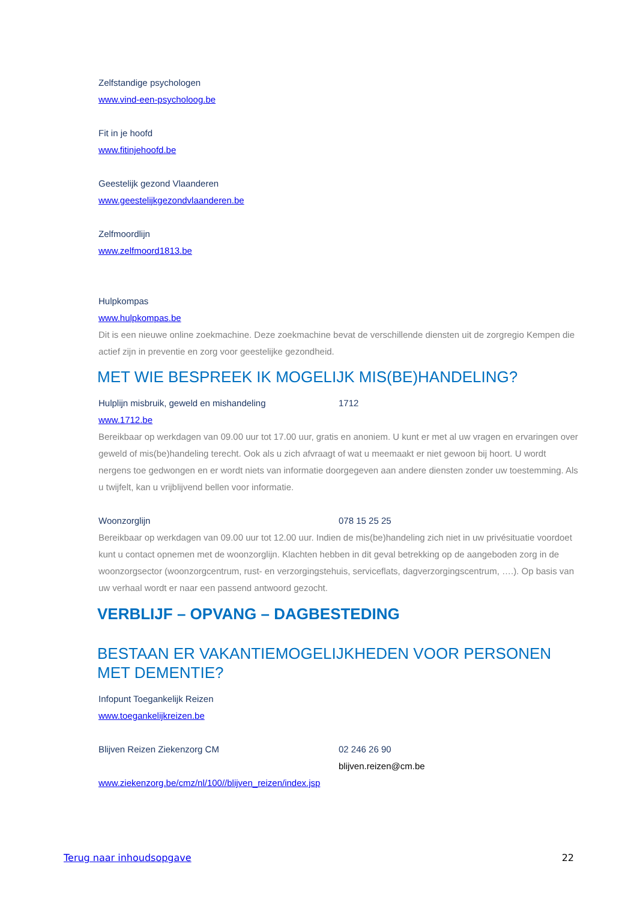Zelfstandige psychologen
www.vind-een-psycholoog.be
Fit in je hoofd
www.fitinjehoofd.be
Geestelijk gezond Vlaanderen
www.geestelijkgezondvlaanderen.be
Zelfmoordlijn
www.zelfmoord1813.be
Hulpkompas
www.hulpkompas.be
Dit is een nieuwe online zoekmachine. Deze zoekmachine bevat de verschillende diensten uit de zorgregio Kempen die actief zijn in preventie en zorg voor geestelijke gezondheid.
MET WIE BESPREEK IK MOGELIJK MIS(BE)HANDELING?
Hulplijn misbruik, geweld en mishandeling 1712
www.1712.be
Bereikbaar op werkdagen van 09.00 uur tot 17.00 uur, gratis en anoniem. U kunt er met al uw vragen en ervaringen over geweld of mis(be)handeling terecht. Ook als u zich afvraagt of wat u meemaakt er niet gewoon bij hoort. U wordt nergens toe gedwongen en er wordt niets van informatie doorgegeven aan andere diensten zonder uw toestemming. Als u twijfelt, kan u vrijblijvend bellen voor informatie.
Woonzorglijn 078 15 25 25
Bereikbaar op werkdagen van 09.00 uur tot 12.00 uur. Indien de mis(be)handeling zich niet in uw privésituatie voordoet kunt u contact opnemen met de woonzorglijn. Klachten hebben in dit geval betrekking op de aangeboden zorg in de woonzorgsector (woonzorgcentrum, rust- en verzorgingstehuis, serviceflats, dagverzorgingscentrum, ….). Op basis van uw verhaal wordt er naar een passend antwoord gezocht.
VERBLIJF – OPVANG – DAGBESTEDING
BESTAAN ER VAKANTIEMOGELIJKHEDEN VOOR PERSONEN MET DEMENTIE?
Infopunt Toegankelijk Reizen
www.toegankelijkreizen.be
Blijven Reizen Ziekenzorg CM 02 246 26 90
blijven.reizen@cm.be
www.ziekenzorg.be/cmz/nl/100//blijven_reizen/index.jsp
Terug naar inhoudsopgave 22